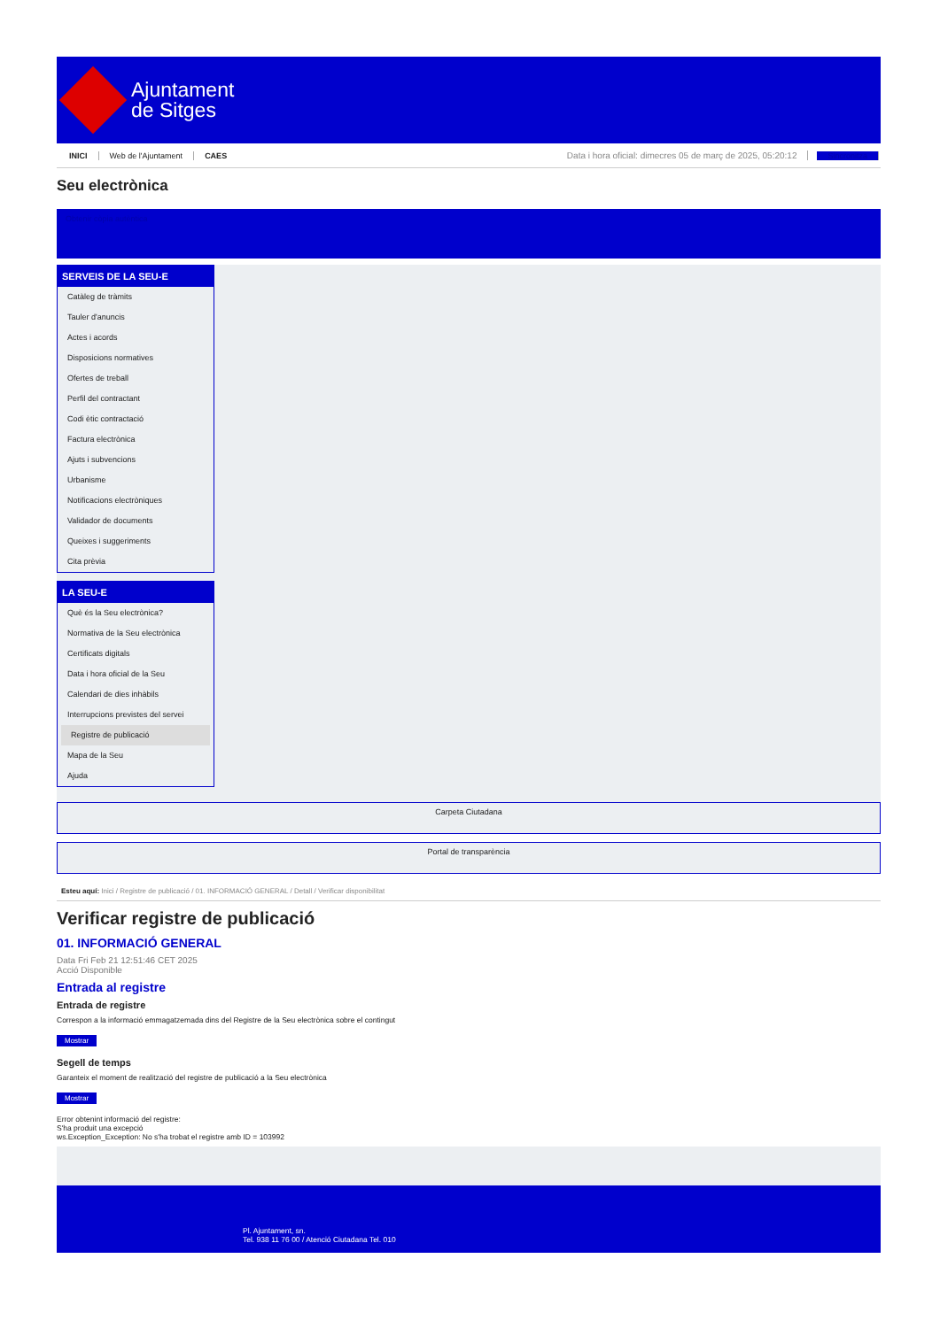Ajuntament
de Sitges
INICI Web de l'Ajuntament CAES Data i hora oficial: dimecres 05 de març de 2025, 05:20:12 Sincronitza
Seu electrònica
Obtenir còpia autèntica
SERVEIS DE LA SEU-E
Catàleg de tràmits
Tauler d'anuncis
Actes i acords
Disposicions normatives
Ofertes de treball
Perfil del contractant
Codi ètic contractació
Factura electrònica
Ajuts i subvencions
Urbanisme
Notificacions electròniques
Validador de documents
Queixes i suggeriments
Cita prèvia
LA SEU-E
Què és la Seu electrònica?
Normativa de la Seu electrònica
Certificats digitals
Data i hora oficial de la Seu
Calendari de dies inhàbils
Interrupcions previstes del servei
Registre de publicació
Mapa de la Seu
Ajuda
Carpeta Ciutadana
Portal de transparència
Esteu aquí: Inici / Registre de publicació / 01. INFORMACIÓ GENERAL / Detall / Verificar disponibilitat
Verificar registre de publicació
01. INFORMACIÓ GENERAL
Data Fri Feb 21 12:51:46 CET 2025
Acció Disponible
Entrada al registre
Entrada de registre
Correspon a la informació emmagatzemada dins del Registre de la Seu electrònica sobre el contingut
Mostrar
Segell de temps
Garanteix el moment de realització del registre de publicació a la Seu electrònica
Mostrar
Error obtenint informació del registre:
S'ha produit una excepció
ws.Exception_Exception: No s'ha trobat el registre amb ID = 103992
Pl. Ajuntament, sn.
Tel. 938 11 76 00 / Atenció Ciutadana Tel. 010